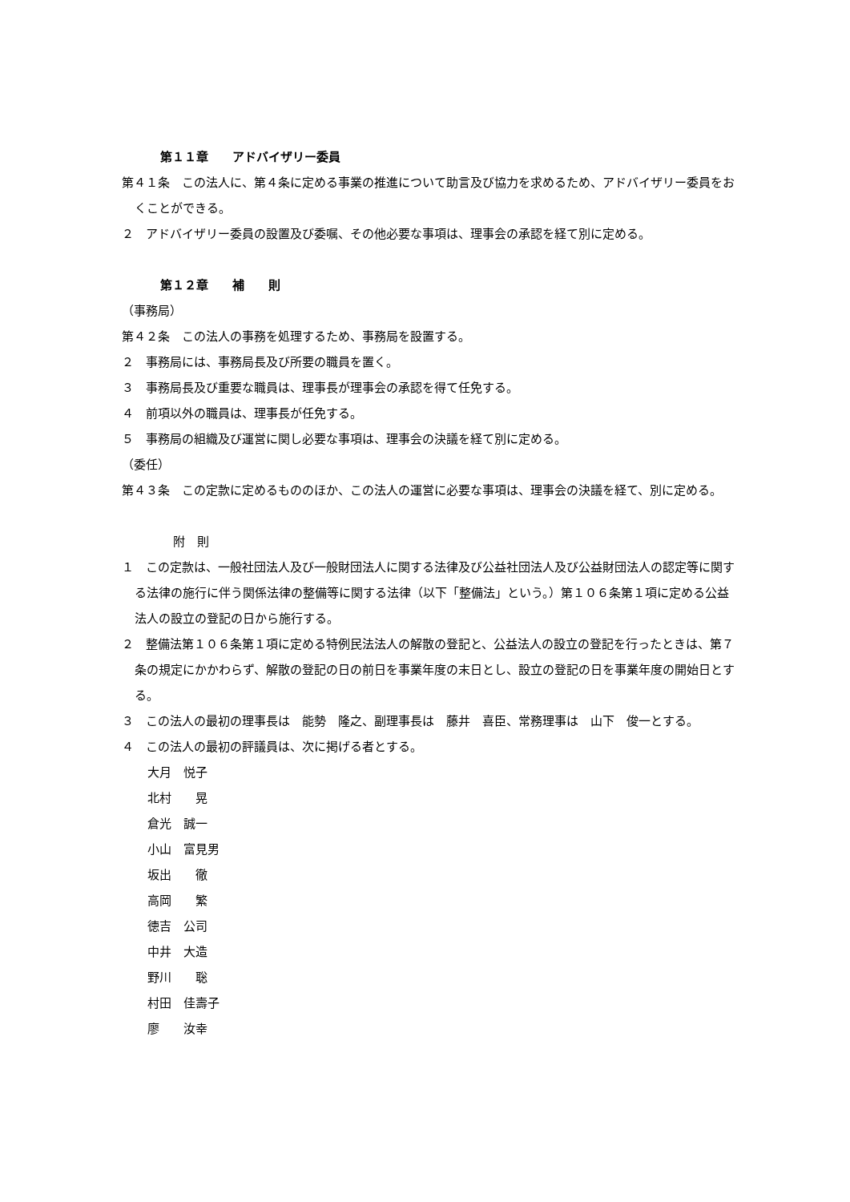第１１章　　アドバイザリー委員
第４１条　この法人に、第４条に定める事業の推進について助言及び協力を求めるため、アドバイザリー委員をおくことができる。
２　アドバイザリー委員の設置及び委嘱、その他必要な事項は、理事会の承認を経て別に定める。
第１２章　　補　　則
（事務局）
第４２条　この法人の事務を処理するため、事務局を設置する。
２　事務局には、事務局長及び所要の職員を置く。
３　事務局長及び重要な職員は、理事長が理事会の承認を得て任免する。
４　前項以外の職員は、理事長が任免する。
５　事務局の組織及び運営に関し必要な事項は、理事会の決議を経て別に定める。
（委任）
第４３条　この定款に定めるもののほか、この法人の運営に必要な事項は、理事会の決議を経て、別に定める。
附　則
１　この定款は、一般社団法人及び一般財団法人に関する法律及び公益社団法人及び公益財団法人の認定等に関する法律の施行に伴う関係法律の整備等に関する法律（以下「整備法」という。）第１０６条第１項に定める公益法人の設立の登記の日から施行する。
２　整備法第１０６条第１項に定める特例民法法人の解散の登記と、公益法人の設立の登記を行ったときは、第７条の規定にかかわらず、解散の登記の日の前日を事業年度の末日とし、設立の登記の日を事業年度の開始日とする。
３　この法人の最初の理事長は　能勢　隆之、副理事長は　藤井　喜臣、常務理事は　山下　俊一とする。
４　この法人の最初の評議員は、次に掲げる者とする。
大月　悦子
北村　　晃
倉光　誠一
小山　富見男
坂出　　徹
高岡　　繁
徳吉　公司
中井　大造
野川　　聡
村田　佳壽子
廖　　汝幸